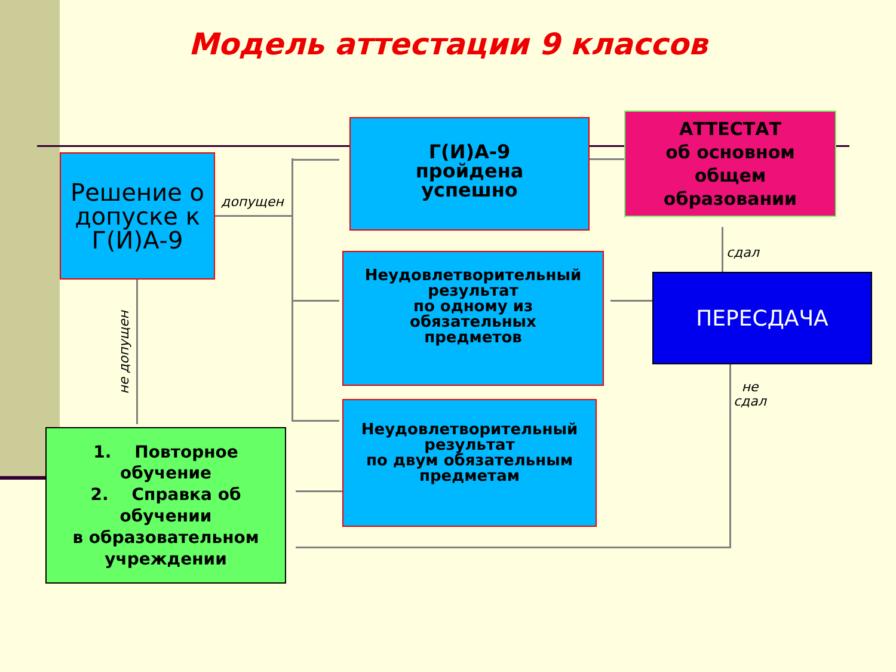Модель аттестации 9 классов
Решение о допуске к Г(И)А-9
допущен
не допущен
Г(И)А-9
пройдена
успешно
АТТЕСТАТ
об основном
общем
образовании
Неудовлетворительный
результат
по одному из
обязательных
предметов
ПЕРЕСДАЧА
сдал
не
сдал
Неудовлетворительный
результат
по двум обязательным
предметам
1. Повторное обучение
2. Справка об обучении
в образовательном учреждении